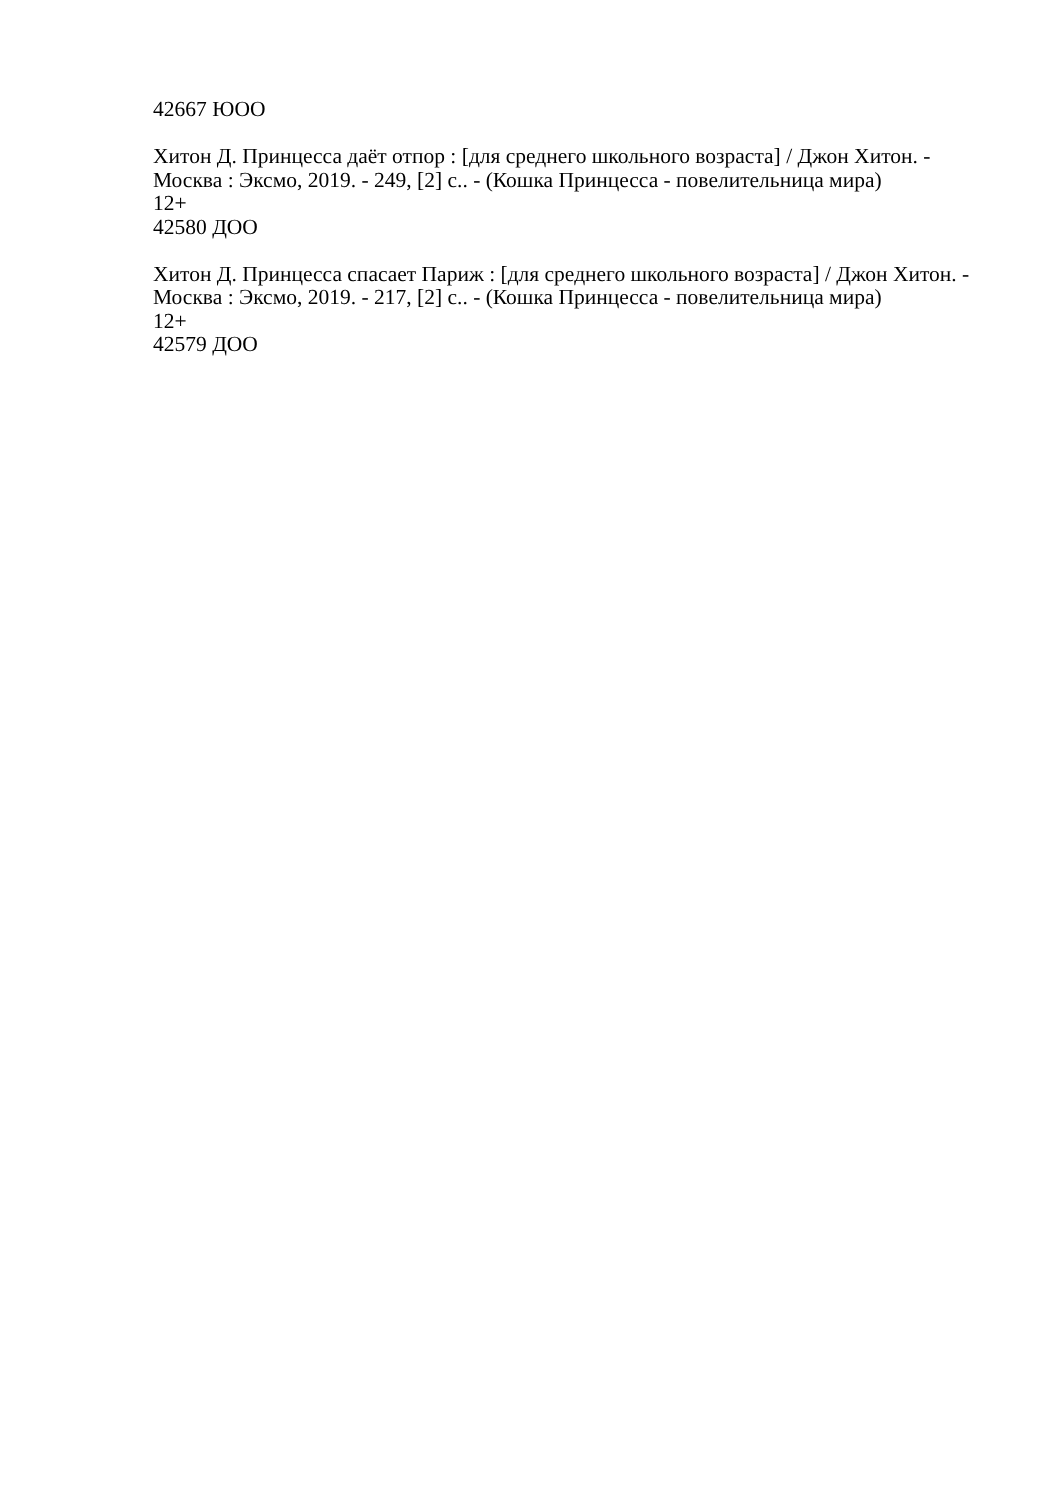42667 ЮОО
Хитон Д. Принцесса даёт отпор : [для среднего школьного возраста] / Джон Хитон. - Москва : Эксмо, 2019. - 249, [2] с.. - (Кошка Принцесса - повелительница мира)
12+
42580 ДОО
Хитон Д. Принцесса спасает Париж : [для среднего школьного возраста] / Джон Хитон. - Москва : Эксмо, 2019. - 217, [2] с.. - (Кошка Принцесса - повелительница мира)
12+
42579 ДОО